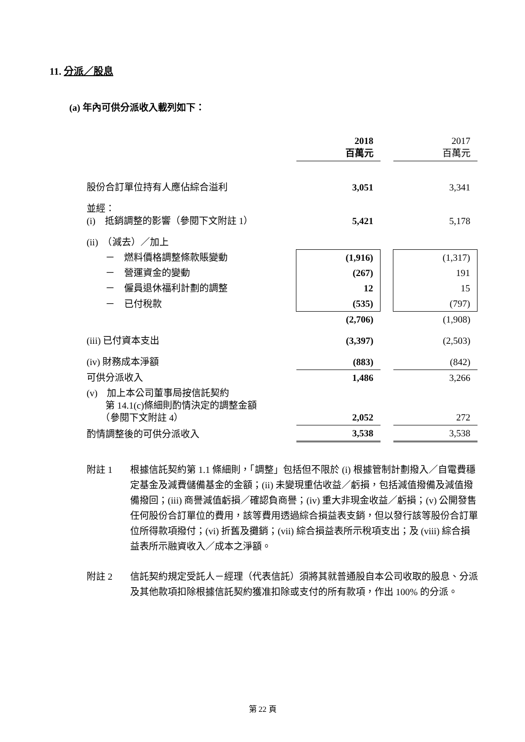11. 分派／股息
(a) 年內可供分派收入載列如下：
| | 2018 百萬元 | | 2017 百萬元 |
| 股份合訂單位持有人應佔綜合溢利 | 3,051 | | 3,341 |
| 並經： (i) 抵銷調整的影響（參閱下文附註 1） | 5,421 | | 5,178 |
| (ii) （減去）／加上 | | | |
| － 燃料價格調整條款賬變動 | (1,916) | | (1,317) |
| － 營運資金的變動 | (267) | | 191 |
| － 僱員退休福利計劃的調整 | 12 | | 15 |
| － 已付稅款 | (535) | | (797) |
| | (2,706) | | (1,908) |
| (iii) 已付資本支出 | (3,397) | | (2,503) |
| (iv) 財務成本淨額 | (883) | | (842) |
| 可供分派收入 | 1,486 | | 3,266 |
| (v) 加上本公司董事局按信託契約 第 14.1(c)條細則酌情決定的調整金額 （參閱下文附註 4） | 2,052 | | 272 |
| 酌情調整後的可供分派收入 | 3,538 | | 3,538 |
附註 1 根據信託契約第 1.1 條細則，「調整」包括但不限於 (i) 根據管制計劃撥入／自電費穩定基金及減費儲備基金的金額；(ii) 未變現重估收益／虧損，包括減值撥備及減值撥備撥回；(iii) 商譽減值虧損／確認負商譽；(iv) 重大非現金收益／虧損；(v) 公開發售任何股份合訂單位的費用，該等費用透過綜合損益表支銷，但以發行該等股份合訂單位所得款項撥付；(vi) 折舊及攤銷；(vii) 綜合損益表所示稅項支出；及 (viii) 綜合損益表所示融資收入／成本之淨額。
附註 2 信託契約規定受託人－經理（代表信託）須將其就普通股自本公司收取的股息、分派及其他款項扣除根據信託契約獲准扣除或支付的所有款項，作出 100% 的分派。
第 22 頁